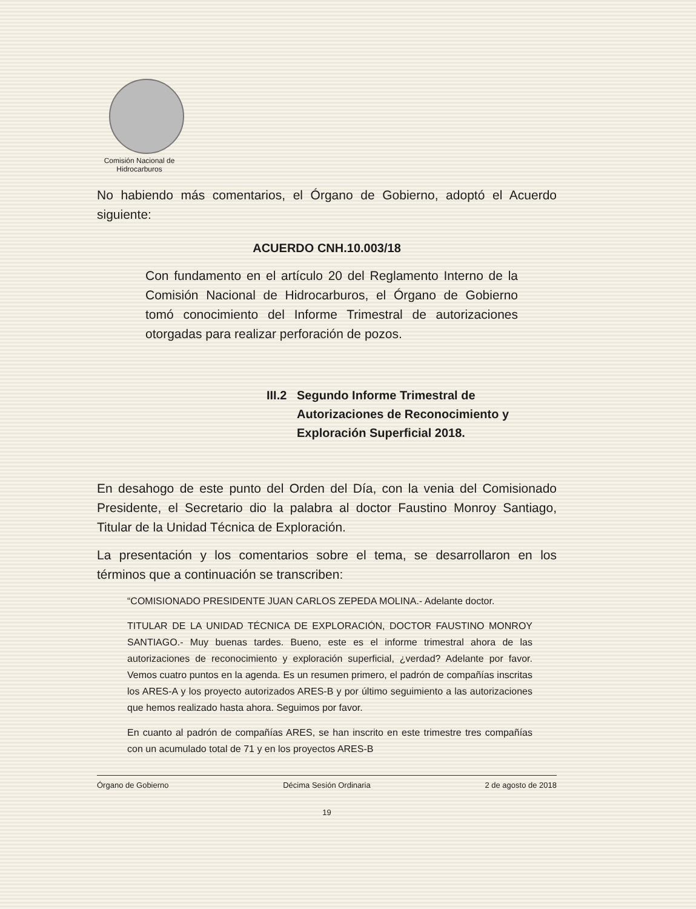Comisión Nacional de Hidrocarburos
No habiendo más comentarios, el Órgano de Gobierno, adoptó el Acuerdo siguiente:
ACUERDO CNH.10.003/18
Con fundamento en el artículo 20 del Reglamento Interno de la Comisión Nacional de Hidrocarburos, el Órgano de Gobierno tomó conocimiento del Informe Trimestral de autorizaciones otorgadas para realizar perforación de pozos.
III.2
Segundo Informe Trimestral de Autorizaciones de Reconocimiento y Exploración Superficial 2018.
En desahogo de este punto del Orden del Día, con la venia del Comisionado Presidente, el Secretario dio la palabra al doctor Faustino Monroy Santiago, Titular de la Unidad Técnica de Exploración.
La presentación y los comentarios sobre el tema, se desarrollaron en los términos que a continuación se transcriben:
“COMISIONADO PRESIDENTE JUAN CARLOS ZEPEDA MOLINA.- Adelante doctor.
TITULAR DE LA UNIDAD TÉCNICA DE EXPLORACIÓN, DOCTOR FAUSTINO MONROY SANTIAGO.- Muy buenas tardes. Bueno, este es el informe trimestral ahora de las autorizaciones de reconocimiento y exploración superficial, ¿verdad? Adelante por favor. Vemos cuatro puntos en la agenda. Es un resumen primero, el padrón de compañías inscritas los ARES-A y los proyecto autorizados ARES-B y por último seguimiento a las autorizaciones que hemos realizado hasta ahora. Seguimos por favor.
En cuanto al padrón de compañías ARES, se han inscrito en este trimestre tres compañías con un acumulado total de 71 y en los proyectos ARES-B
Órgano de Gobierno Décima Sesión Ordinaria 2 de agosto de 2018
19